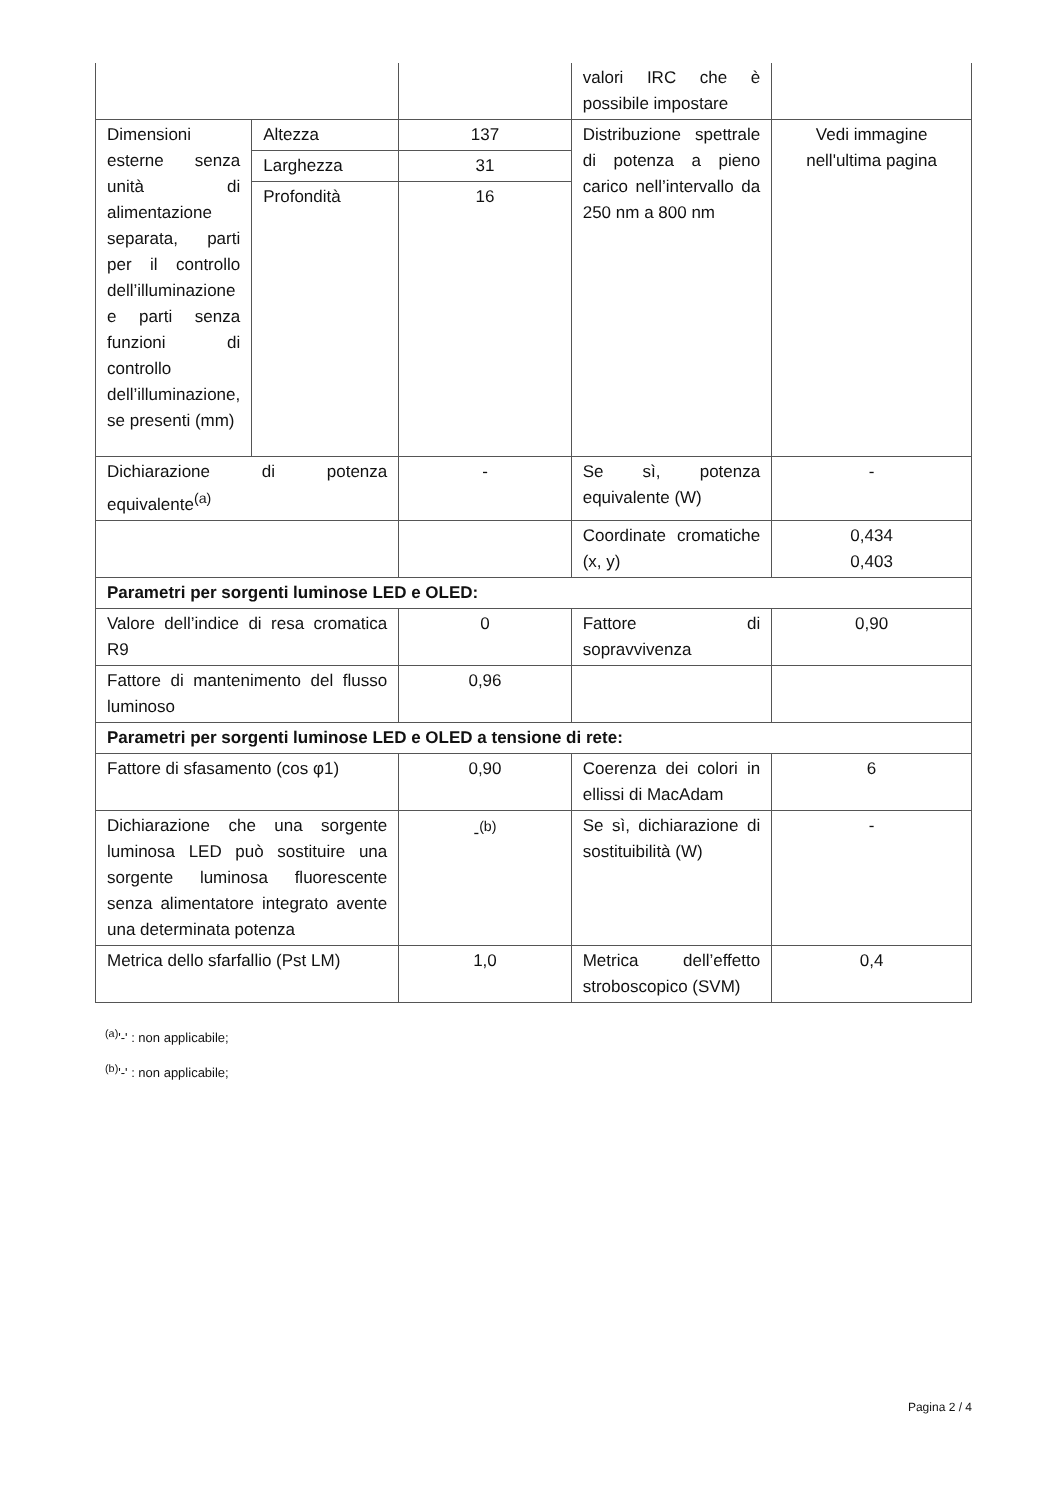| | | | valori IRC che è possibile impostare | |
| Dimensioni esterne senza unità di alimentazione separata, parti per il controllo dell’illuminazione e parti senza funzioni di controllo dell’illuminazione, se presenti (mm) | Altezza | 137 | Distribuzione spettrale di potenza a pieno carico nell’intervallo da 250 nm a 800 nm | Vedi immagine nell'ultima pagina |
| | Larghezza | 31 | | |
| | Profondità | 16 | | |
| Dichiarazione di potenza equivalente<sup>(a)</sup> | | - | Se sì, potenza equivalente (W) | - |
| | | | Coordinate cromatiche (x, y) | 0,434 0,403 |
| Parametri per sorgenti luminose LED e OLED: | | | | |
| Valore dell’indice di resa cromatica R9 | | 0 | Fattore di sopravvivenza | 0,90 |
| Fattore di mantenimento del flusso luminoso | | 0,96 | | |
| Parametri per sorgenti luminose LED e OLED a tensione di rete: | | | | |
| Fattore di sfasamento (cos φ1) | | 0,90 | Coerenza dei colori in ellissi di MacAdam | 6 |
| Dichiarazione che una sorgente luminosa LED può sostituire una sorgente luminosa fluorescente senza alimentatore integrato avente una determinata potenza | | -<sup>(b)</sup> | Se sì, dichiarazione di sostituibilità (W) | - |
| Metrica dello sfarfallio (Pst LM) | | 1,0 | Metrica dell’effetto stroboscopico (SVM) | 0,4 |
<sup>(a)</sup> '-' : non applicabile;
<sup>(b)</sup> '-' : non applicabile;
Pagina 2 / 4